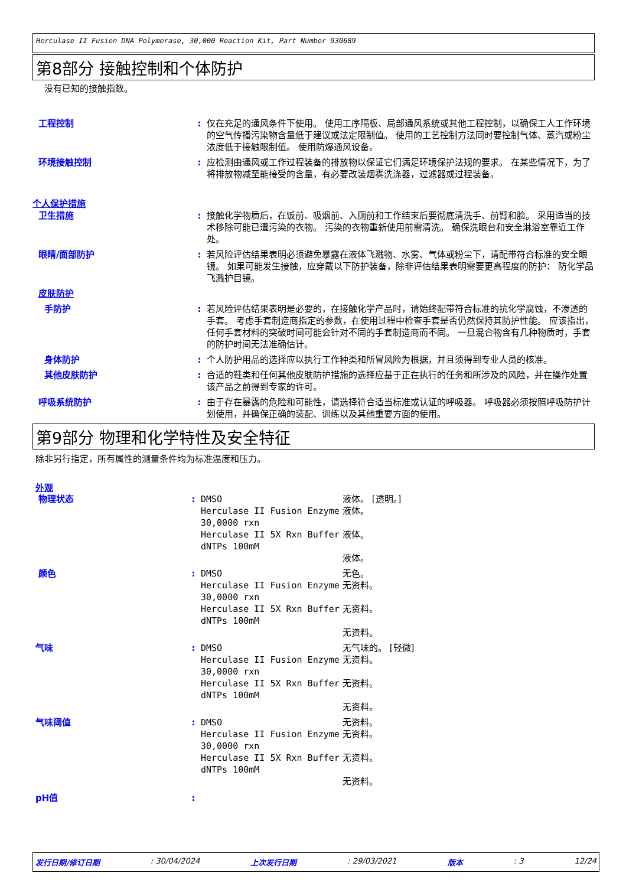Herculase II Fusion DNA Polymerase, 30,000 Reaction Kit, Part Number 930689
第8部分 接触控制和个体防护
没有已知的接触指数。
| 工程控制 | : | 仅在充足的通风条件下使用。 使用工序隔板、局部通风系统或其他工程控制，以确保工人工作环境的空气传播污染物含量低于建议或法定限制值。 使用的工艺控制方法同时要控制气体、蒸汽或粉尘浓度低于接触限制值。 使用防爆通风设备。 |
| 环境接触控制 | : | 应检测由通风或工作过程装备的排放物以保证它们满足环境保护法规的要求。 在某些情况下，为了将排放物减至能接受的含量，有必要改装烟雾洗涤器，过滤器或过程装备。 |
| 个人保护措施 | | |
| 卫生措施 | : | 接触化学物质后，在饭前、吸烟前、入厕前和工作结束后要彻底清洗手、前臂和脸。 采用适当的技术移除可能已遭污染的衣物。 污染的衣物重新使用前需清洗。 确保洗眼台和安全淋浴室靠近工作处。 |
| 眼睛/面部防护 | : | 若风险评估结果表明必须避免暴露在液体飞溅物、水雾、气体或粉尘下，请配带符合标准的安全眼镜。 如果可能发生接触，应穿戴以下防护装备，除非评估结果表明需要更高程度的防护： 防化学品飞溅护目镜。 |
| 皮肤防护 | | |
| 手防护 | : | 若风险评估结果表明是必要的，在接触化学产品时，请始终配带符合标准的抗化学腐蚀，不渗透的手套。 考虑手套制造商指定的参数，在使用过程中检查手套是否仍然保持其防护性能。 应该指出，任何手套材料的突破时间可能会针对不同的手套制造商而不同。 一旦混合物含有几种物质时，手套的防护时间无法准确估计。 |
| 身体防护 | : | 个人防护用品的选择应以执行工作种类和所冒风险为根据，并且须得到专业人员的核准。 |
| 其他皮肤防护 | : | 合适的鞋类和任何其他皮肤防护措施的选择应基于正在执行的任务和所涉及的风险，并在操作处置该产品之前得到专家的许可。 |
| 呼吸系统防护 | : | 由于存在暴露的危险和可能性，请选择符合适当标准或认证的呼吸器。 呼吸器必须按照呼吸防护计划使用，并确保正确的装配、训练以及其他重要方面的使用。 |
第9部分 物理和化学特性及安全特征
除非另行指定，所有属性的测量条件均为标准温度和压力。
外观
| 物理状态 | : | DMSO Herculase II Fusion Enzyme 30,0000 rxn Herculase II 5X Rxn Buffer dNTPs 100mM | 液体。 [透明。] 液体。 液体。 液体。 |
| 颜色 | : | DMSO Herculase II Fusion Enzyme 30,0000 rxn Herculase II 5X Rxn Buffer dNTPs 100mM | 无色。 无资料。 无资料。 无资料。 |
| 气味 | : | DMSO Herculase II Fusion Enzyme 30,0000 rxn Herculase II 5X Rxn Buffer dNTPs 100mM | 无气味的。 [轻微] 无资料。 无资料。 无资料。 |
| 气味阈值 | : | DMSO Herculase II Fusion Enzyme 30,0000 rxn Herculase II 5X Rxn Buffer dNTPs 100mM | 无资料。 无资料。 无资料。 无资料。 |
| pH值 | : | | |
发行日期/修订日期: 30/04/2024 上次发行日期: 29/03/2021 版本: 3 12/24